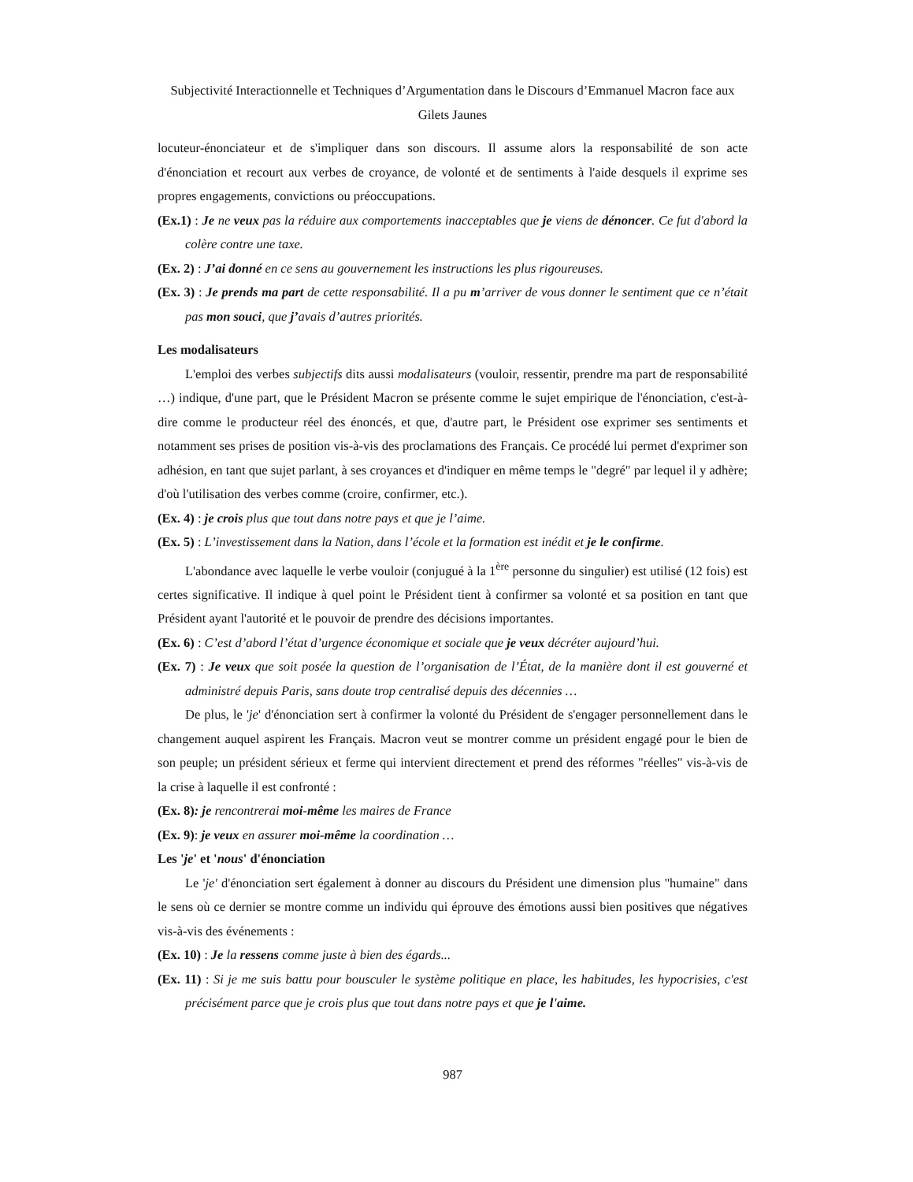Subjectivité Interactionnelle et Techniques d’Argumentation dans le Discours d’Emmanuel Macron face aux Gilets Jaunes
locuteur-énonciateur et de s'impliquer dans son discours. Il assume alors la responsabilité de son acte d'énonciation et recourt aux verbes de croyance, de volonté et de sentiments à l'aide desquels il exprime ses propres engagements, convictions ou préoccupations.
(Ex.1) : Je ne veux pas la réduire aux comportements inacceptables que je viens de dénoncer. Ce fut d'abord la colère contre une taxe.
(Ex. 2) : J’ai donné en ce sens au gouvernement les instructions les plus rigoureuses.
(Ex. 3) : Je prends ma part de cette responsabilité. Il a pu m’arriver de vous donner le sentiment que ce n’était pas mon souci, que j’avais d’autres priorités.
Les modalisateurs
L'emploi des verbes subjectifs dits aussi modalisateurs (vouloir, ressentir, prendre ma part de responsabilité …) indique, d'une part, que le Président Macron se présente comme le sujet empirique de l'énonciation, c'est-à-dire comme le producteur réel des énoncés, et que, d'autre part, le Président ose exprimer ses sentiments et notamment ses prises de position vis-à-vis des proclamations des Français. Ce procédé lui permet d'exprimer son adhésion, en tant que sujet parlant, à ses croyances et d'indiquer en même temps le "degré" par lequel il y adhère; d'où l'utilisation des verbes comme (croire, confirmer, etc.).
(Ex. 4) : je crois plus que tout dans notre pays et que je l’aime.
(Ex. 5) : L’investissement dans la Nation, dans l’école et la formation est inédit et je le confirme.
L'abondance avec laquelle le verbe vouloir (conjugué à la 1<sup>ère</sup> personne du singulier) est utilisé (12 fois) est certes significative. Il indique à quel point le Président tient à confirmer sa volonté et sa position en tant que Président ayant l'autorité et le pouvoir de prendre des décisions importantes.
(Ex. 6) : C’est d’abord l’état d’urgence économique et sociale que je veux décréter aujourd’hui.
(Ex. 7) : Je veux que soit posée la question de l’organisation de l’État, de la manière dont il est gouverné et administré depuis Paris, sans doute trop centralisé depuis des décennies …
De plus, le 'je' d'énonciation sert à confirmer la volonté du Président de s'engager personnellement dans le changement auquel aspirent les Français. Macron veut se montrer comme un président engagé pour le bien de son peuple; un président sérieux et ferme qui intervient directement et prend des réformes "réelles" vis-à-vis de la crise à laquelle il est confronté :
(Ex. 8): je rencontrerai moi-même les maires de France
(Ex. 9): je veux en assurer moi-même la coordination …
Les 'je' et 'nous' d'énonciation
Le 'je' d'énonciation sert également à donner au discours du Président une dimension plus "humaine" dans le sens où ce dernier se montre comme un individu qui éprouve des émotions aussi bien positives que négatives vis-à-vis des événements :
(Ex. 10) : Je la ressens comme juste à bien des égards...
(Ex. 11) : Si je me suis battu pour bousculer le système politique en place, les habitudes, les hypocrisies, c'est précisément parce que je crois plus que tout dans notre pays et que je l'aime.
987